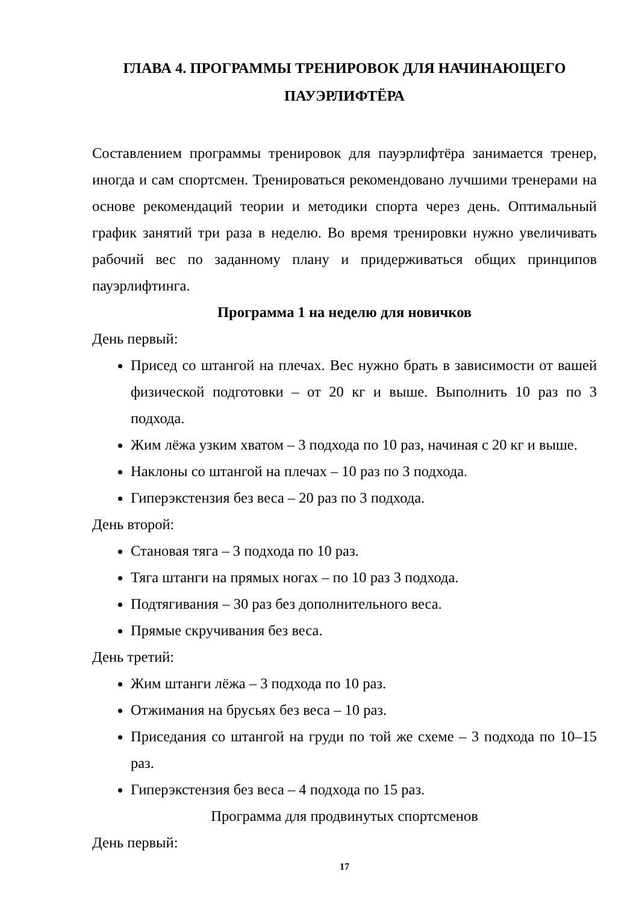ГЛАВА 4. ПРОГРАММЫ ТРЕНИРОВОК ДЛЯ НАЧИНАЮЩЕГО ПАУЭРЛИФТЁРА
Составлением программы тренировок для пауэрлифтёра занимается тренер, иногда и сам спортсмен. Тренироваться рекомендовано лучшими тренерами на основе рекомендаций теории и методики спорта через день. Оптимальный график занятий три раза в неделю. Во время тренировки нужно увеличивать рабочий вес по заданному плану и придерживаться общих принципов пауэрлифтинга.
Программа 1 на неделю для новичков
День первый:
Присед со штангой на плечах. Вес нужно брать в зависимости от вашей физической подготовки – от 20 кг и выше. Выполнить 10 раз по 3 подхода.
Жим лёжа узким хватом – 3 подхода по 10 раз, начиная с 20 кг и выше.
Наклоны со штангой на плечах – 10 раз по 3 подхода.
Гиперэкстензия без веса – 20 раз по 3 подхода.
День второй:
Становая тяга – 3 подхода по 10 раз.
Тяга штанги на прямых ногах – по 10 раз 3 подхода.
Подтягивания – 30 раз без дополнительного веса.
Прямые скручивания без веса.
День третий:
Жим штанги лёжа – 3 подхода по 10 раз.
Отжимания на брусьях без веса – 10 раз.
Приседания со штангой на груди по той же схеме – 3 подхода по 10–15 раз.
Гиперэкстензия без веса – 4 подхода по 15 раз.
Программа для продвинутых спортсменов
День первый:
17